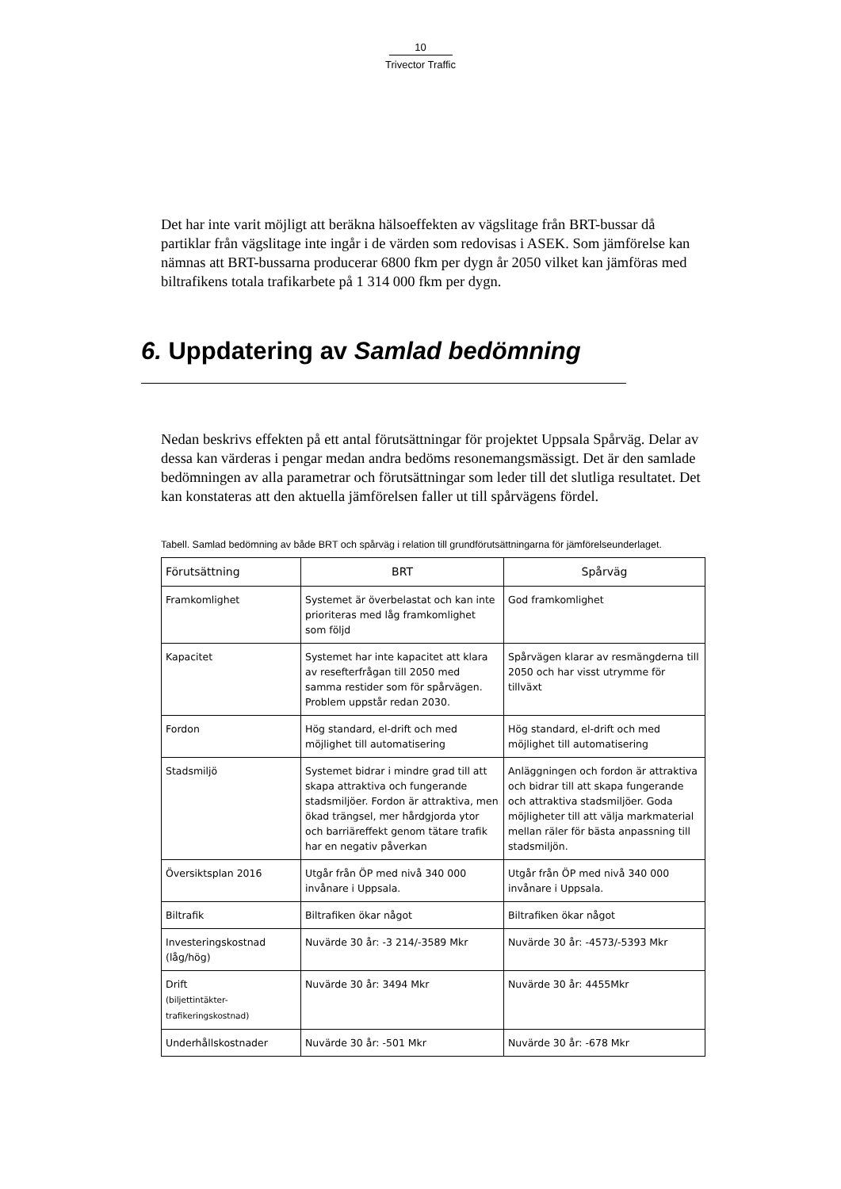10
Trivector Traffic
Det har inte varit möjligt att beräkna hälsoeffekten av vägslitage från BRT-bussar då partiklar från vägslitage inte ingår i de värden som redovisas i ASEK. Som jämförelse kan nämnas att BRT-bussarna producerar 6800 fkm per dygn år 2050 vilket kan jämföras med biltrafikens totala trafikarbete på 1 314 000 fkm per dygn.
6. Uppdatering av Samlad bedömning
Nedan beskrivs effekten på ett antal förutsättningar för projektet Uppsala Spårväg. Delar av dessa kan värderas i pengar medan andra bedöms resonemangsmässigt. Det är den samlade bedömningen av alla parametrar och förutsättningar som leder till det slutliga resultatet. Det kan konstateras att den aktuella jämförelsen faller ut till spårvägens fördel.
Tabell. Samlad bedömning av både BRT och spårväg i relation till grundförutsättningarna för jämförelseunderlaget.
| Förutsättning | BRT | Spårväg |
| --- | --- | --- |
| Framkomlighet | Systemet är överbelastat och kan inte prioriteras med låg framkomlighet som följd | God framkomlighet |
| Kapacitet | Systemet har inte kapacitet att klara av resefterfrågan till 2050 med samma restider som för spårvägen. Problem uppstår redan 2030. | Spårvägen klarar av resmängderna till 2050 och har visst utrymme för tillväxt |
| Fordon | Hög standard, el-drift och med möjlighet till automatisering | Hög standard, el-drift och med möjlighet till automatisering |
| Stadsmiljö | Systemet bidrar i mindre grad till att skapa attraktiva och fungerande stadsmiljöer. Fordon är attraktiva, men ökad trängsel, mer hårdgjorda ytor och barriäreffekt genom tätare trafik har en negativ påverkan | Anläggningen och fordon är attraktiva och bidrar till att skapa fungerande och attraktiva stadsmiljöer. Goda möjligheter till att välja markmaterial mellan räler för bästa anpassning till stadsmiljön. |
| Översiktsplan 2016 | Utgår från ÖP med nivå 340 000 invånare i Uppsala. | Utgår från ÖP med nivå 340 000 invånare i Uppsala. |
| Biltrafik | Biltrafiken ökar något | Biltrafiken ökar något |
| Investeringskostnad (låg/hög) | Nuvärde 30 år: -3 214/-3589 Mkr | Nuvärde 30 år: -4573/-5393 Mkr |
| Drift (biljettintäkter-trafikeringskostnad) | Nuvärde 30 år: 3494 Mkr | Nuvärde 30 år: 4455Mkr |
| Underhållskostnader | Nuvärde 30 år: -501 Mkr | Nuvärde 30 år: -678 Mkr |